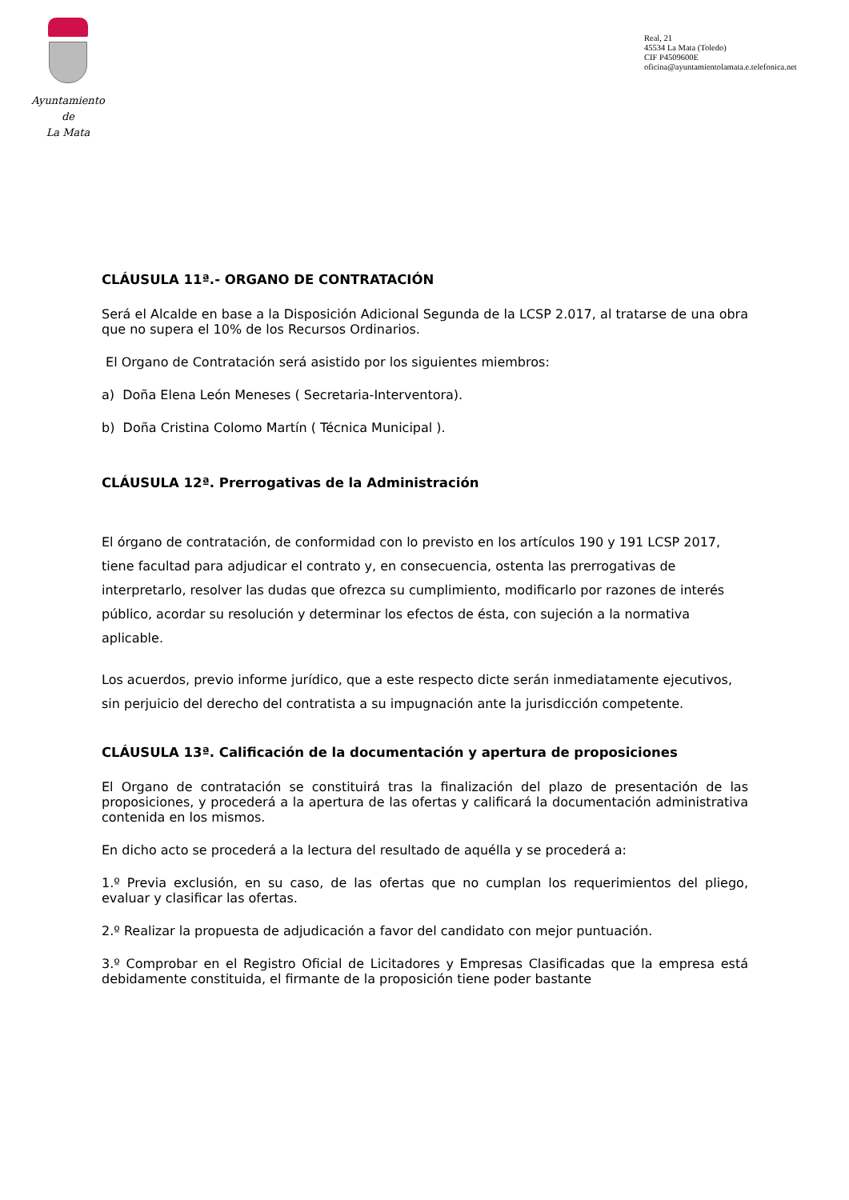Ayuntamiento
de
La Mata
Real, 21
45534 La Mata (Toledo)
CIF P4509600E
oficina@ayuntamientolamata.e.telefonica.net
CLÁUSULA 11ª.- ORGANO DE CONTRATACIÓN
Será el Alcalde en base a la Disposición Adicional Segunda de la LCSP 2.017, al tratarse de una obra que no supera el 10% de los Recursos Ordinarios.
El Organo de Contratación será asistido por los siguientes miembros:
a) Doña Elena León Meneses ( Secretaria-Interventora).
b) Doña Cristina Colomo Martín ( Técnica Municipal ).
CLÁUSULA 12ª. Prerrogativas de la Administración
El órgano de contratación, de conformidad con lo previsto en los artículos 190 y 191 LCSP 2017, tiene facultad para adjudicar el contrato y, en consecuencia, ostenta las prerrogativas de interpretarlo, resolver las dudas que ofrezca su cumplimiento, modificarlo por razones de interés público, acordar su resolución y determinar los efectos de ésta, con sujeción a la normativa aplicable.
Los acuerdos, previo informe jurídico, que a este respecto dicte serán inmediatamente ejecutivos, sin perjuicio del derecho del contratista a su impugnación ante la jurisdicción competente.
CLÁUSULA 13ª. Calificación de la documentación y apertura de proposiciones
El Organo de contratación se constituirá tras la finalización del plazo de presentación de las proposiciones, y procederá a la apertura de las ofertas y calificará la documentación administrativa contenida en los mismos.
En dicho acto se procederá a la lectura del resultado de aquélla y se procederá a:
1.º Previa exclusión, en su caso, de las ofertas que no cumplan los requerimientos del pliego, evaluar y clasificar las ofertas.
2.º Realizar la propuesta de adjudicación a favor del candidato con mejor puntuación.
3.º Comprobar en el Registro Oficial de Licitadores y Empresas Clasificadas que la empresa está debidamente constituida, el firmante de la proposición tiene poder bastante